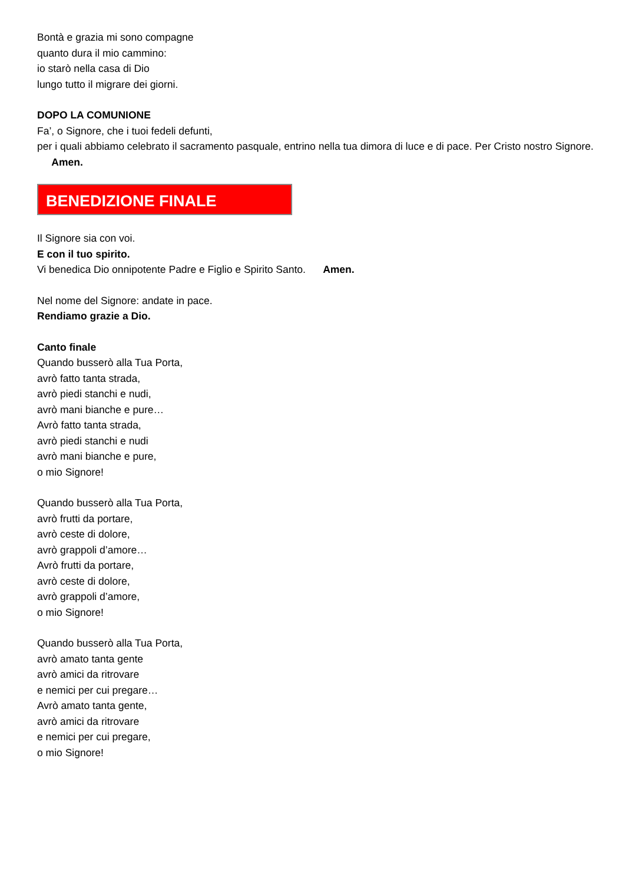Bontà e grazia mi sono compagne
quanto dura il mio cammino:
io starò nella casa di Dio
lungo tutto il migrare dei giorni.
DOPO LA COMUNIONE
Fa’, o Signore, che i tuoi fedeli defunti,
per i quali abbiamo celebrato il sacramento pasquale, entrino nella tua dimora di luce e di pace. Per Cristo nostro Signore. Amen.
BENEDIZIONE FINALE
Il Signore sia con voi.
E con il tuo spirito.
Vi benedica Dio onnipotente Padre e Figlio e Spirito Santo. Amen.
Nel nome del Signore: andate in pace.
Rendiamo grazie a Dio.
Canto finale
Quando busserò alla Tua Porta,
avrò fatto tanta strada,
avrò piedi stanchi e nudi,
avrò mani bianche e pure…
Avrò fatto tanta strada,
avrò piedi stanchi e nudi
avrò mani bianche e pure,
o mio Signore!
Quando busserò alla Tua Porta,
avrò frutti da portare,
avrò ceste di dolore,
avrò grappoli d’amore…
Avrò frutti da portare,
avrò ceste di dolore,
avrò grappoli d’amore,
o mio Signore!
Quando busserò alla Tua Porta,
avrò amato tanta gente
avrò amici da ritrovare
e nemici per cui pregare…
Avrò amato tanta gente,
avrò amici da ritrovare
e nemici per cui pregare,
o mio Signore!